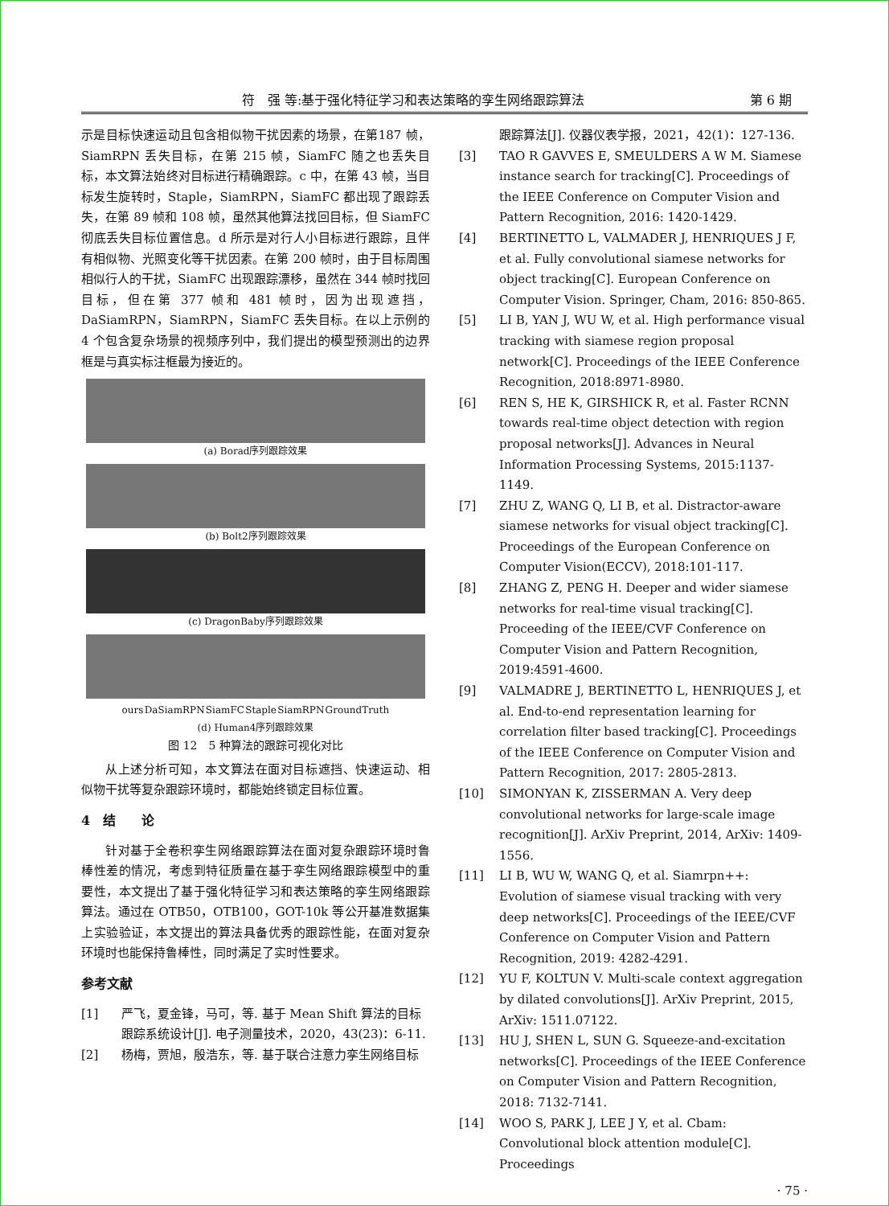符　强 等:基于强化特征学习和表达策略的孪生网络跟踪算法 第 6 期
示是目标快速运动且包含相似物干扰因素的场景，在第187 帧，SiamRPN 丢失目标，在第 215 帧，SiamFC 随之也丢失目标，本文算法始终对目标进行精确跟踪。c 中，在第 43 帧，当目标发生旋转时，Staple，SiamRPN，SiamFC 都出现了跟踪丢失，在第 89 帧和 108 帧，虽然其他算法找回目标，但 SiamFC 彻底丢失目标位置信息。d 所示是对行人小目标进行跟踪，且伴有相似物、光照变化等干扰因素。在第 200 帧时，由于目标周围相似行人的干扰，SiamFC 出现跟踪漂移，虽然在 344 帧时找回目标，但在第 377 帧和 481 帧时，因为出现遮挡，DaSiamRPN，SiamRPN，SiamFC 丢失目标。在以上示例的 4 个包含复杂场景的视频序列中，我们提出的模型预测出的边界框是与真实标注框最为接近的。
(a) Borad序列跟踪效果
(b) Bolt2序列跟踪效果
(c) DragonBaby序列跟踪效果
ours DaSiamRPN SiamFC Staple SiamRPN GroundTruth
(d) Human4序列跟踪效果
图 12　5 种算法的跟踪可视化对比
从上述分析可知，本文算法在面对目标遮挡、快速运动、相似物干扰等复杂跟踪环境时，都能始终锁定目标位置。
4　结　　论
针对基于全卷积孪生网络跟踪算法在面对复杂跟踪环境时鲁棒性差的情况，考虑到特征质量在基于孪生网络跟踪模型中的重要性，本文提出了基于强化特征学习和表达策略的孪生网络跟踪算法。通过在 OTB50，OTB100，GOT-10k 等公开基准数据集上实验验证，本文提出的算法具备优秀的跟踪性能，在面对复杂环境时也能保持鲁棒性，同时满足了实时性要求。
参考文献
[1] 严飞，夏金锋，马可，等. 基于 Mean Shift 算法的目标跟踪系统设计[J]. 电子测量技术，2020，43(23)：6-11.
[2] 杨梅，贾旭，殷浩东，等. 基于联合注意力孪生网络目标
跟踪算法[J]. 仪器仪表学报，2021，42(1)：127-136.
[3] TAO R GAVVES E, SMEULDERS A W M. Siamese instance search for tracking[C]. Proceedings of the IEEE Conference on Computer Vision and Pattern Recognition, 2016: 1420-1429.
[4] BERTINETTO L, VALMADER J, HENRIQUES J F, et al. Fully convolutional siamese networks for object tracking[C]. European Conference on Computer Vision. Springer, Cham, 2016: 850-865.
[5] LI B, YAN J, WU W, et al. High performance visual tracking with siamese region proposal network[C]. Proceedings of the IEEE Conference Recognition, 2018:8971-8980.
[6] REN S, HE K, GIRSHICK R, et al. Faster RCNN towards real-time object detection with region proposal networks[J]. Advances in Neural Information Processing Systems, 2015:1137-1149.
[7] ZHU Z, WANG Q, LI B, et al. Distractor-aware siamese networks for visual object tracking[C]. Proceedings of the European Conference on Computer Vision(ECCV), 2018:101-117.
[8] ZHANG Z, PENG H. Deeper and wider siamese networks for real-time visual tracking[C]. Proceeding of the IEEE/CVF Conference on Computer Vision and Pattern Recognition, 2019:4591-4600.
[9] VALMADRE J, BERTINETTO L, HENRIQUES J, et al. End-to-end representation learning for correlation filter based tracking[C]. Proceedings of the IEEE Conference on Computer Vision and Pattern Recognition, 2017: 2805-2813.
[10] SIMONYAN K, ZISSERMAN A. Very deep convolutional networks for large-scale image recognition[J]. ArXiv Preprint, 2014, ArXiv: 1409-1556.
[11] LI B, WU W, WANG Q, et al. Siamrpn++: Evolution of siamese visual tracking with very deep networks[C]. Proceedings of the IEEE/CVF Conference on Computer Vision and Pattern Recognition, 2019: 4282-4291.
[12] YU F, KOLTUN V. Multi-scale context aggregation by dilated convolutions[J]. ArXiv Preprint, 2015, ArXiv: 1511.07122.
[13] HU J, SHEN L, SUN G. Squeeze-and-excitation networks[C]. Proceedings of the IEEE Conference on Computer Vision and Pattern Recognition, 2018: 7132-7141.
[14] WOO S, PARK J, LEE J Y, et al. Cbam: Convolutional block attention module[C]. Proceedings
· 75 ·